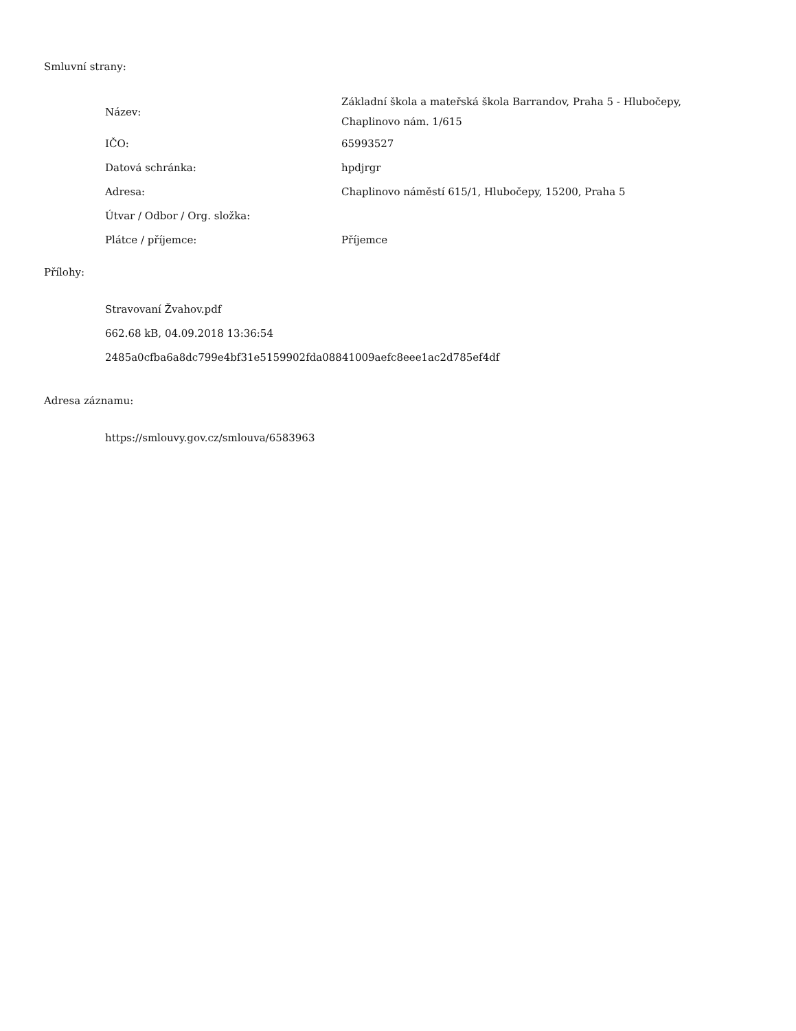Smluvní strany:
| Název: | Základní škola a mateřská škola Barrandov, Praha 5 - Hlubočepy, Chaplinovo nám. 1/615 |
| IČO: | 65993527 |
| Datová schránka: | hpdjrgr |
| Adresa: | Chaplinovo náměstí 615/1, Hlubočepy, 15200, Praha 5 |
| Útvar / Odbor / Org. složka: | |
| Plátce / příjemce: | Příjemce |
Přílohy:
Stravovaní Žvahov.pdf
662.68 kB, 04.09.2018 13:36:54
2485a0cfba6a8dc799e4bf31e5159902fda08841009aefc8eee1ac2d785ef4df
Adresa záznamu:
https://smlouvy.gov.cz/smlouva/6583963